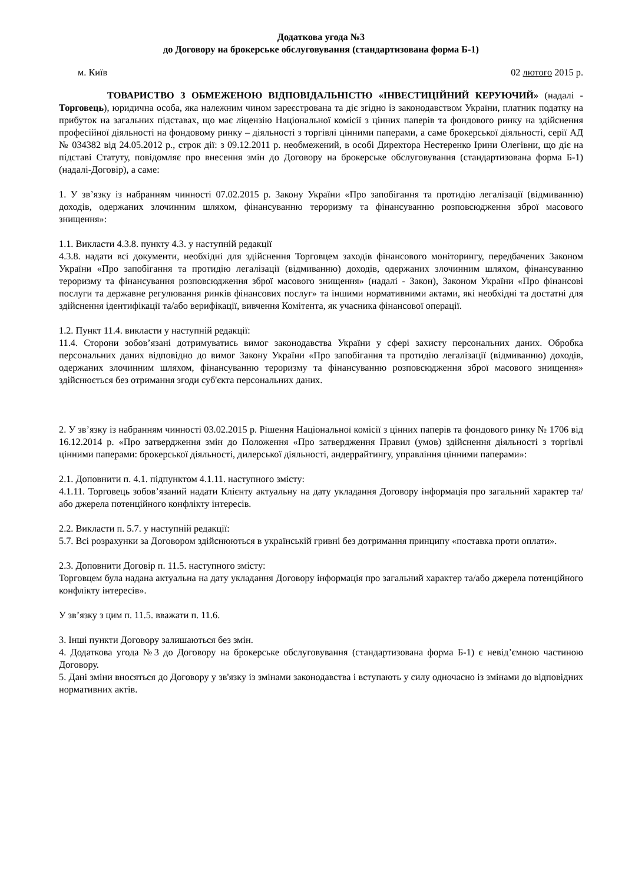Додаткова угода №3
до Договору на брокерське обслуговування (стандартизована форма Б-1)
м. Київ 02 лютого 2015 р.
ТОВАРИСТВО З ОБМЕЖЕНОЮ ВІДПОВІДАЛЬНІСТЮ «ІНВЕСТИЦІЙНИЙ КЕРУЮЧИЙ» (надалі - Торговець), юридична особа, яка належним чином зареєстрована та діє згідно із законодавством України, платник податку на прибуток на загальних підставах, що має ліцензію Національної комісії з цінних паперів та фондового ринку на здійснення професійної діяльності на фондовому ринку – діяльності з торгівлі цінними паперами, а саме брокерської діяльності, серії АД № 034382 від 24.05.2012 р., строк дії: з 09.12.2011 р. необмежений, в особі Директора Нестеренко Ірини Олегівни, що діє на підставі Статуту, повідомляє про внесення змін до Договору на брокерське обслуговування (стандартизована форма Б-1) (надалі-Договір), а саме:
1. У зв’язку із набранням чинності 07.02.2015 р. Закону України «Про запобігання та протидію легалізації (відмиванню) доходів, одержаних злочинним шляхом, фінансуванню тероризму та фінансуванню розповсюдження зброї масового знищення»:
1.1. Викласти 4.3.8. пункту 4.3. у наступній редакції
4.3.8. надати всі документи, необхідні для здійснення Торговцем заходів фінансового моніторингу, передбачених Законом України «Про запобігання та протидію легалізації (відмиванню) доходів, одержаних злочинним шляхом, фінансуванню тероризму та фінансування розповсюдження зброї масового знищення» (надалі - Закон), Законом України «Про фінансові послуги та державне регулювання ринків фінансових послуг» та іншими нормативними актами, які необхідні та достатні для здійснення ідентифікації та/або верифікації, вивчення Комітента, як учасника фінансової операції.
1.2. Пункт 11.4. викласти у наступній редакції:
11.4. Сторони зобов’язані дотримуватись вимог законодавства України у сфері захисту персональних даних. Обробка персональних даних відповідно до вимог Закону України «Про запобігання та протидію легалізації (відмиванню) доходів, одержаних злочинним шляхом, фінансуванню тероризму та фінансуванню розповсюдження зброї масового знищення» здійснюється без отримання згоди суб'єкта персональних даних.
2. У зв’язку із набранням чинності 03.02.2015 р. Рішення Національної комісії з цінних паперів та фондового ринку № 1706 від 16.12.2014 р. «Про затвердження змін до Положення «Про затвердження Правил (умов) здійснення діяльності з торгівлі цінними паперами: брокерської діяльності, дилерської діяльності, андеррайтингу, управління цінними паперами»:
2.1. Доповнити п. 4.1. підпунктом 4.1.11. наступного змісту:
4.1.11. Торговець зобов’язаний надати Клієнту актуальну на дату укладання Договору інформація про загальний характер та/або джерела потенційного конфлікту інтересів.
2.2. Викласти п. 5.7. у наступній редакції:
5.7. Всі розрахунки за Договором здійснюються в українській гривні без дотримання принципу «поставка проти оплати».
2.3. Доповнити Договір п. 11.5. наступного змісту:
Торговцем була надана актуальна на дату укладання Договору інформація про загальний характер та/або джерела потенційного конфлікту інтересів».
У зв’язку з цим п. 11.5. вважати п. 11.6.
3. Інші пункти Договору залишаються без змін.
4. Додаткова угода №3 до Договору на брокерське обслуговування (стандартизована форма Б-1) є невід’ємною частиною Договору.
5. Дані зміни вносяться до Договору у зв'язку із змінами законодавства і вступають у силу одночасно із змінами до відповідних нормативних актів.